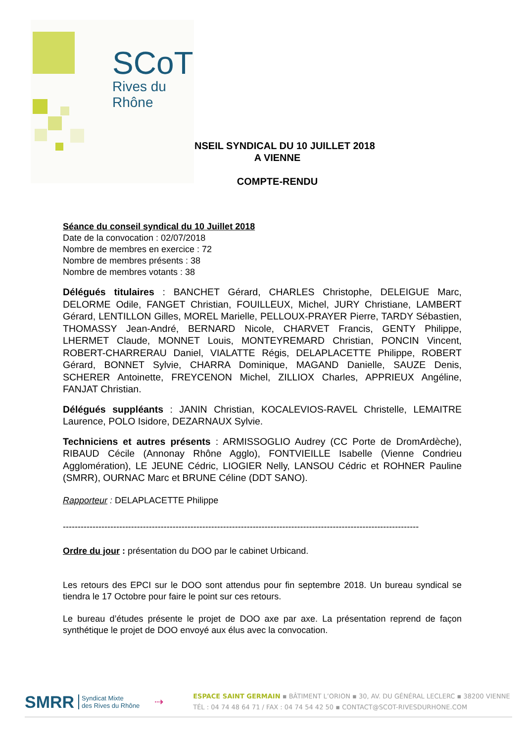SCoT
Rives du Rhône
CONSEIL SYNDICAL DU 10 JUILLET 2018
A VIENNE
COMPTE-RENDU
Séance du conseil syndical du 10 Juillet 2018
Date de la convocation : 02/07/2018
Nombre de membres en exercice : 72
Nombre de membres présents : 38
Nombre de membres votants : 38
Délégués titulaires : BANCHET Gérard, CHARLES Christophe, DELEIGUE Marc, DELORME Odile, FANGET Christian, FOUILLEUX, Michel, JURY Christiane, LAMBERT Gérard, LENTILLON Gilles, MOREL Marielle, PELLOUX-PRAYER Pierre, TARDY Sébastien, THOMASSY Jean-André, BERNARD Nicole, CHARVET Francis, GENTY Philippe, LHERMET Claude, MONNET Louis, MONTEYREMARD Christian, PONCIN Vincent, ROBERT-CHARRERAU Daniel, VIALATTE Régis, DELAPLACETTE Philippe, ROBERT Gérard, BONNET Sylvie, CHARRA Dominique, MAGAND Danielle, SAUZE Denis, SCHERER Antoinette, FREYCENON Michel, ZILLIOX Charles, APPRIEUX Angéline, FANJAT Christian.
Délégués suppléants : JANIN Christian, KOCALEVIOS-RAVEL Christelle, LEMAITRE Laurence, POLO Isidore, DEZARNAUX Sylvie.
Techniciens et autres présents : ARMISSOGLIO Audrey (CC Porte de DromArdèche), RIBAUD Cécile (Annonay Rhône Agglo), FONTVIEILLE Isabelle (Vienne Condrieu Agglomération), LE JEUNE Cédric, LIOGIER Nelly, LANSOU Cédric et ROHNER Pauline (SMRR), OURNAC Marc et BRUNE Céline (DDT SANO).
Rapporteur : DELAPLACETTE Philippe
------------------------------------------------------------------------------------------------------------------------
Ordre du jour : présentation du DOO par le cabinet Urbicand.
Les retours des EPCI sur le DOO sont attendus pour fin septembre 2018. Un bureau syndical se tiendra le 17 Octobre pour faire le point sur ces retours.
Le bureau d’études présente le projet de DOO axe par axe. La présentation reprend de façon synthétique le projet de DOO envoyé aux élus avec la convocation.
SMRR Syndicat Mixte
des Rives du Rhône ⇢
ESPACE SAINT GERMAIN ▪ BÂTIMENT L’ORION ▪ 30, AV. DU GÉNÉRAL LECLERC ▪ 38200 VIENNE
TÉL : 04 74 48 64 71 / FAX : 04 74 54 42 50 ▪ CONTACT@SCOT-RIVESDURHONE.COM